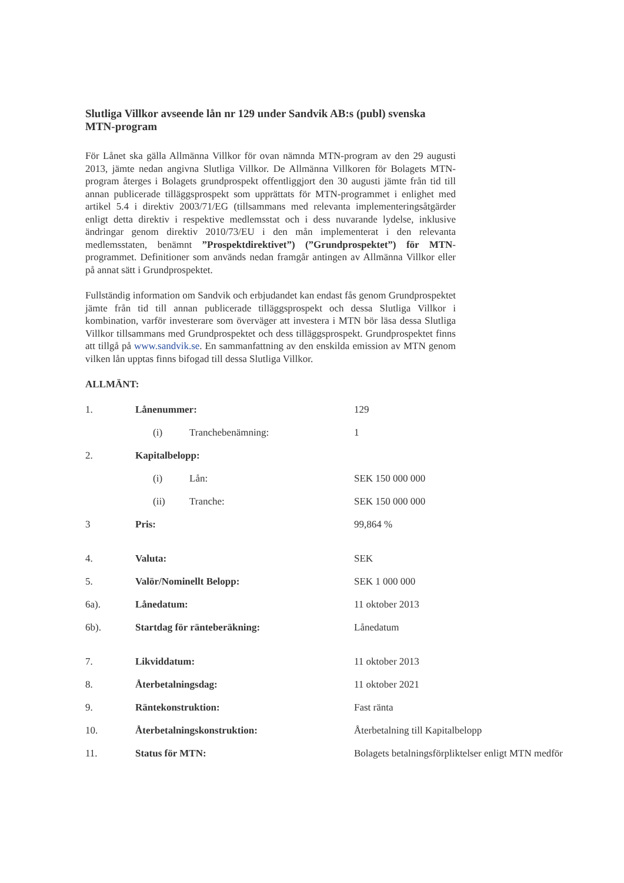Slutliga Villkor avseende lån nr 129 under Sandvik AB:s (publ) svenska MTN-program
För Lånet ska gälla Allmänna Villkor för ovan nämnda MTN-program av den 29 augusti 2013, jämte nedan angivna Slutliga Villkor. De Allmänna Villkoren för Bolagets MTN-program återges i Bolagets grundprospekt offentliggjort den 30 augusti jämte från tid till annan publicerade tilläggsprospekt som upprättats för MTN-programmet i enlighet med artikel 5.4 i direktiv 2003/71/EG (tillsammans med relevanta implementeringsåtgärder enligt detta direktiv i respektive medlemsstat och i dess nuvarande lydelse, inklusive ändringar genom direktiv 2010/73/EU i den mån implementerat i den relevanta medlemsstaten, benämnt ”Prospektdirektivet”) (”Grundprospektet”) för MTN-programmet. Definitioner som används nedan framgår antingen av Allmänna Villkor eller på annat sätt i Grundprospektet.
Fullständig information om Sandvik och erbjudandet kan endast fås genom Grundprospektet jämte från tid till annan publicerade tilläggsprospekt och dessa Slutliga Villkor i kombination, varför investerare som överväger att investera i MTN bör läsa dessa Slutliga Villkor tillsammans med Grundprospektet och dess tilläggsprospekt. Grundprospektet finns att tillgå på www.sandvik.se. En sammanfattning av den enskilda emission av MTN genom vilken lån upptas finns bifogad till dessa Slutliga Villkor.
ALLMÄNT:
| 1. | Lånenummer: | | | 129 |
| | | (i) | Tranchebenämning: | 1 |
| 2. | Kapitalbelopp: | | | |
| | | (i) | Lån: | SEK 150 000 000 |
| | | (ii) | Tranche: | SEK 150 000 000 |
| 3 | Pris: | | | 99,864 % |
| 4. | Valuta: | | | SEK |
| 5. | Valör/Nominellt Belopp: | | | SEK 1 000 000 |
| 6a). | Lånedatum: | | | 11 oktober 2013 |
| 6b). | Startdag för ränteberäkning: | | | Lånedatum |
| 7. | Likviddatum: | | | 11 oktober 2013 |
| 8. | Återbetalningsdag: | | | 11 oktober 2021 |
| 9. | Räntekonstruktion: | | | Fast ränta |
| 10. | Återbetalningskonstruktion: | | | Återbetalning till Kapitalbelopp |
| 11. | Status för MTN: | | | Bolagets betalningsförpliktelser enligt MTN medför |